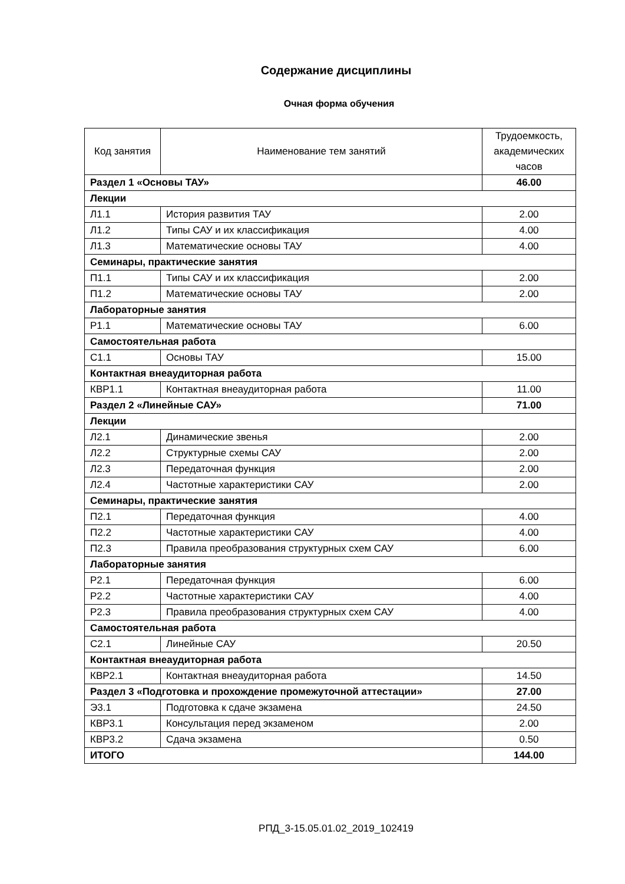Содержание дисциплины
Очная форма обучения
| Код занятия | Наименование тем занятий | Трудоемкость, академических часов |
| --- | --- | --- |
| Раздел 1 «Основы ТАУ» | | 46.00 |
| Лекции | | |
| Л1.1 | История развития ТАУ | 2.00 |
| Л1.2 | Типы САУ и их классификация | 4.00 |
| Л1.3 | Математические основы ТАУ | 4.00 |
| Семинары, практические занятия | | |
| П1.1 | Типы САУ и их классификация | 2.00 |
| П1.2 | Математические основы ТАУ | 2.00 |
| Лабораторные занятия | | |
| Р1.1 | Математические основы ТАУ | 6.00 |
| Самостоятельная работа | | |
| С1.1 | Основы ТАУ | 15.00 |
| Контактная внеаудиторная работа | | |
| КВР1.1 | Контактная внеаудиторная работа | 11.00 |
| Раздел 2 «Линейные САУ» | | 71.00 |
| Лекции | | |
| Л2.1 | Динамические звенья | 2.00 |
| Л2.2 | Структурные схемы САУ | 2.00 |
| Л2.3 | Передаточная функция | 2.00 |
| Л2.4 | Частотные характеристики САУ | 2.00 |
| Семинары, практические занятия | | |
| П2.1 | Передаточная функция | 4.00 |
| П2.2 | Частотные характеристики САУ | 4.00 |
| П2.3 | Правила преобразования структурных схем САУ | 6.00 |
| Лабораторные занятия | | |
| Р2.1 | Передаточная функция | 6.00 |
| Р2.2 | Частотные характеристики САУ | 4.00 |
| Р2.3 | Правила преобразования структурных схем САУ | 4.00 |
| Самостоятельная работа | | |
| С2.1 | Линейные САУ | 20.50 |
| Контактная внеаудиторная работа | | |
| КВР2.1 | Контактная внеаудиторная работа | 14.50 |
| Раздел 3 «Подготовка и прохождение промежуточной аттестации» | | 27.00 |
| Э3.1 | Подготовка к сдаче экзамена | 24.50 |
| КВР3.1 | Консультация перед экзаменом | 2.00 |
| КВР3.2 | Сдача экзамена | 0.50 |
| ИТОГО | | 144.00 |
РПД_3-15.05.01.02_2019_102419